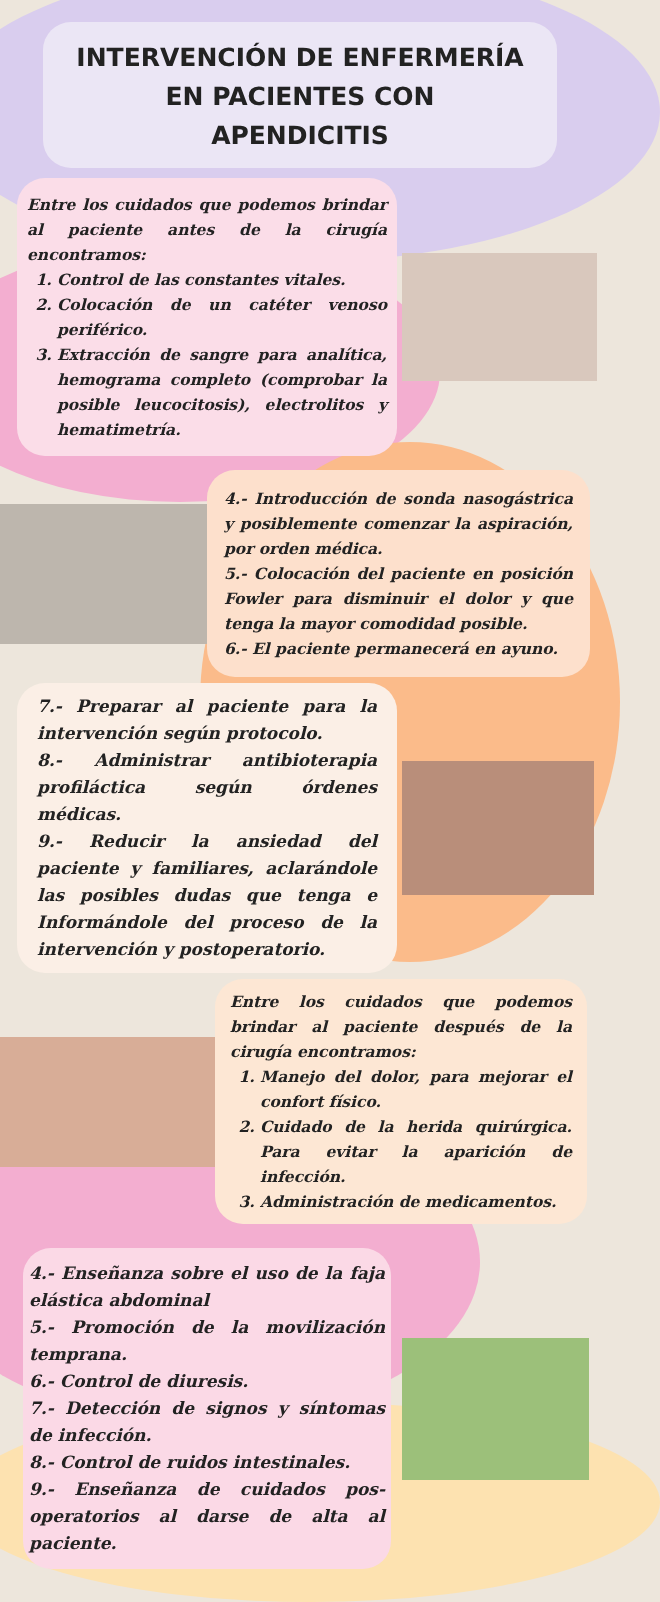INTERVENCIÓN DE ENFERMERÍA
EN PACIENTES CON
APENDICITIS
Entre los cuidados que podemos brindar al paciente antes de la cirugía encontramos:
1. Control de las constantes vitales.
2. Colocación de un catéter venoso periférico.
3. Extracción de sangre para analítica, hemograma completo (comprobar la posible leucocitosis), electrolitos y hematimetría.
4.- Introducción de sonda nasogástrica y posiblemente comenzar la aspiración, por orden médica.
5.- Colocación del paciente en posición Fowler para disminuir el dolor y que tenga la mayor comodidad posible.
6.- El paciente permanecerá en ayuno.
7.- Preparar al paciente para la intervención según protocolo.
8.- Administrar antibioterapia profiláctica según órdenes médicas.
9.- Reducir la ansiedad del paciente y familiares, aclarándole las posibles dudas que tenga e Informándole del proceso de la intervención y postoperatorio.
Entre los cuidados que podemos brindar al paciente después de la cirugía encontramos:
1. Manejo del dolor, para mejorar el confort físico.
2. Cuidado de la herida quirúrgica. Para evitar la aparición de infección.
3. Administración de medicamentos.
4.- Enseñanza sobre el uso de la faja elástica abdominal
5.- Promoción de la movilización temprana.
6.- Control de diuresis.
7.- Detección de signos y síntomas de infección.
8.- Control de ruidos intestinales.
9.- Enseñanza de cuidados pos-operatorios al darse de alta al paciente.